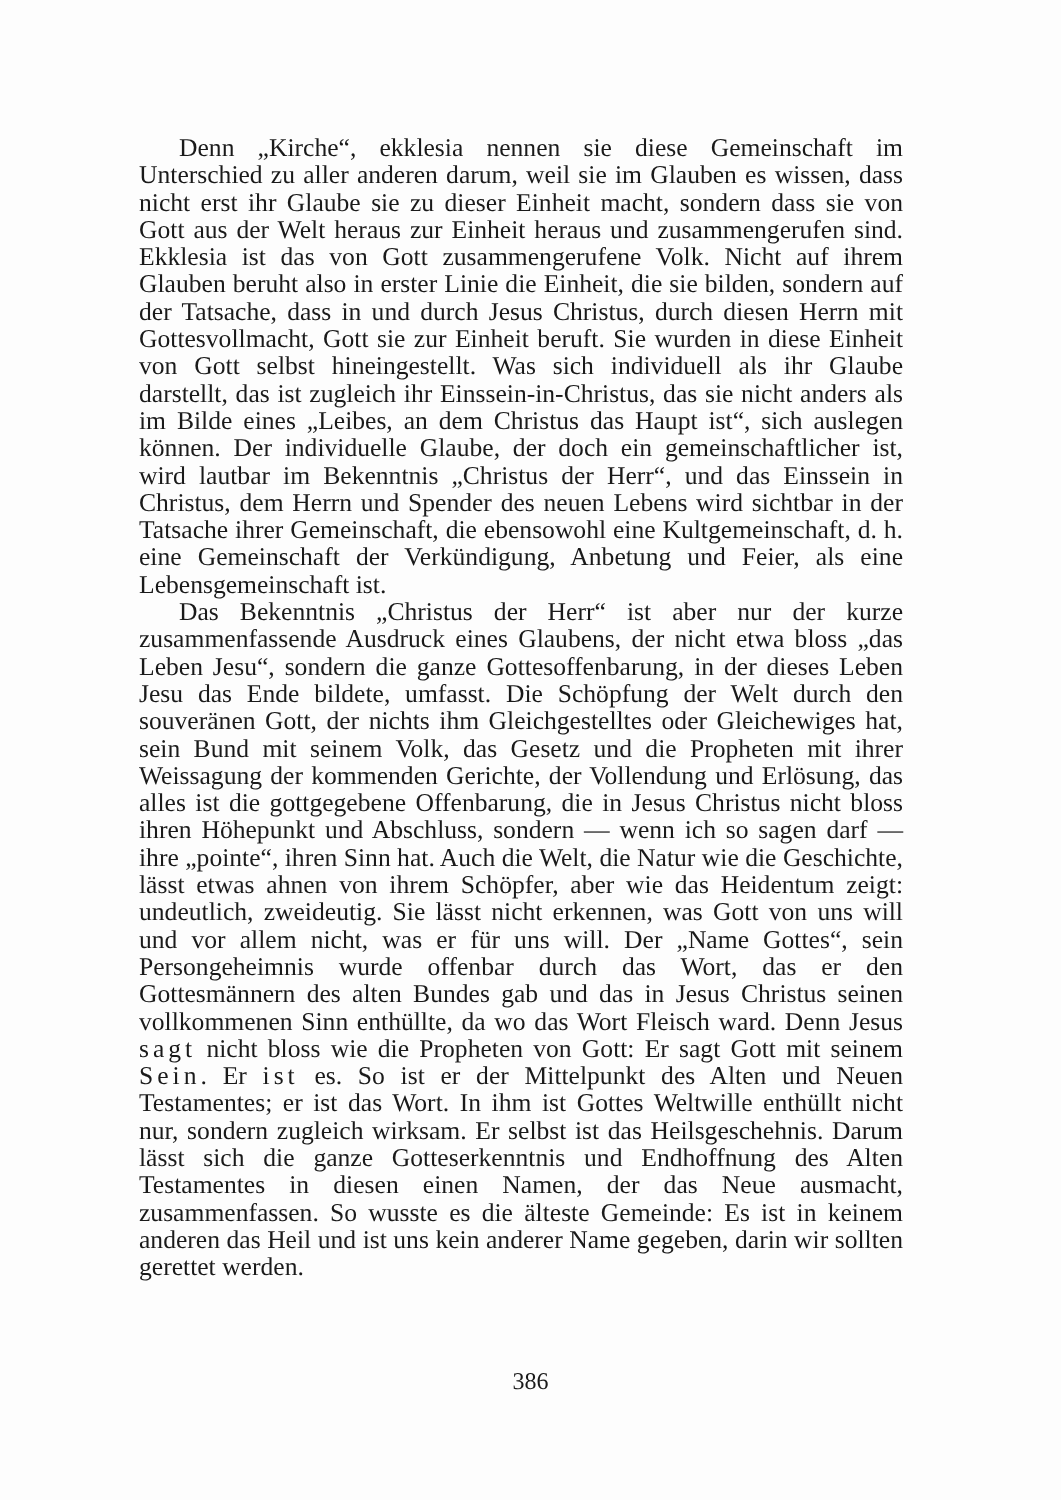Denn „Kirche“, ekklesia nennen sie diese Gemeinschaft im Unterschied zu aller anderen darum, weil sie im Glauben es wissen, dass nicht erst ihr Glaube sie zu dieser Einheit macht, sondern dass sie von Gott aus der Welt heraus zur Einheit heraus und zusammengerufen sind. Ekklesia ist das von Gott zusammengerufene Volk. Nicht auf ihrem Glauben beruht also in erster Linie die Einheit, die sie bilden, sondern auf der Tatsache, dass in und durch Jesus Christus, durch diesen Herrn mit Gottesvollmacht, Gott sie zur Einheit beruft. Sie wurden in diese Einheit von Gott selbst hineingestellt. Was sich individuell als ihr Glaube darstellt, das ist zugleich ihr Einssein-in-Christus, das sie nicht anders als im Bilde eines „Leibes, an dem Christus das Haupt ist“, sich auslegen können. Der individuelle Glaube, der doch ein gemeinschaftlicher ist, wird lautbar im Bekenntnis „Christus der Herr“, und das Einssein in Christus, dem Herrn und Spender des neuen Lebens wird sichtbar in der Tatsache ihrer Gemeinschaft, die ebensowohl eine Kultgemeinschaft, d. h. eine Gemeinschaft der Verkündigung, Anbetung und Feier, als eine Lebensgemeinschaft ist.
Das Bekenntnis „Christus der Herr“ ist aber nur der kurze zusammenfassende Ausdruck eines Glaubens, der nicht etwa bloss „das Leben Jesu“, sondern die ganze Gottesoffenbarung, in der dieses Leben Jesu das Ende bildete, umfasst. Die Schöpfung der Welt durch den souveränen Gott, der nichts ihm Gleichgestelltes oder Gleichewiges hat, sein Bund mit seinem Volk, das Gesetz und die Propheten mit ihrer Weissagung der kommenden Gerichte, der Vollendung und Erlösung, das alles ist die gottgegebene Offenbarung, die in Jesus Christus nicht bloss ihren Höhepunkt und Abschluss, sondern — wenn ich so sagen darf — ihre „pointe“, ihren Sinn hat. Auch die Welt, die Natur wie die Geschichte, lässt etwas ahnen von ihrem Schöpfer, aber wie das Heidentum zeigt: undeutlich, zweideutig. Sie lässt nicht erkennen, was Gott von uns will und vor allem nicht, was er für uns will. Der „Name Gottes“, sein Persongeheimnis wurde offenbar durch das Wort, das er den Gottesmännern des alten Bundes gab und das in Jesus Christus seinen vollkommenen Sinn enthüllte, da wo das Wort Fleisch ward. Denn Jesus sagt nicht bloss wie die Propheten von Gott: Er sagt Gott mit seinem Sein. Er ist es. So ist er der Mittelpunkt des Alten und Neuen Testamentes; er ist das Wort. In ihm ist Gottes Weltwille enthüllt nicht nur, sondern zugleich wirksam. Er selbst ist das Heilsgeschehnis. Darum lässt sich die ganze Gotteserkenntnis und Endhoffnung des Alten Testamentes in diesen einen Namen, der das Neue ausmacht, zusammenfassen. So wusste es die älteste Gemeinde: Es ist in keinem anderen das Heil und ist uns kein anderer Name gegeben, darin wir sollten gerettet werden.
386